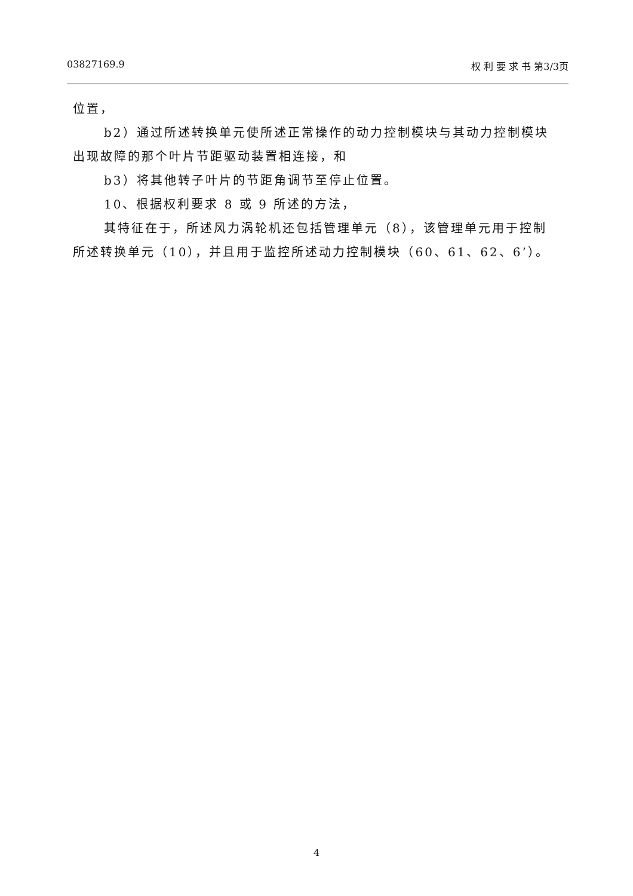03827169.9 权 利 要 求 书 第3/3页
位置，
b2）通过所述转换单元使所述正常操作的动力控制模块与其动力控制模块出现故障的那个叶片节距驱动装置相连接，和
b3）将其他转子叶片的节距角调节至停止位置。
10、根据权利要求 8 或 9 所述的方法，
其特征在于，所述风力涡轮机还包括管理单元（8），该管理单元用于控制所述转换单元（10），并且用于监控所述动力控制模块（60、61、62、6’）。
4